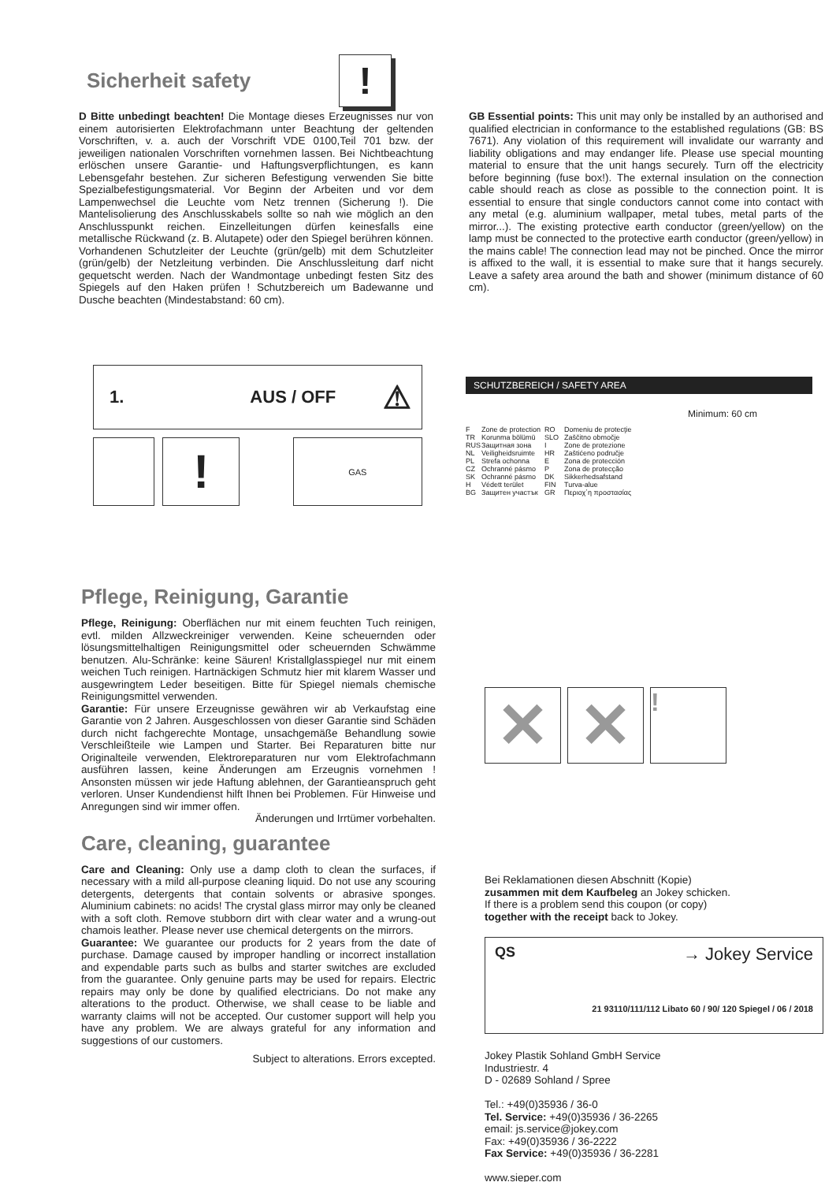Sicherheit safety
!
D Bitte unbedingt beachten! Die Montage dieses Erzeugnisses nur von einem autorisierten Elektrofachmann unter Beachtung der geltenden Vorschriften, v. a. auch der Vorschrift VDE 0100,Teil 701 bzw. der jeweiligen nationalen Vorschriften vornehmen lassen. Bei Nichtbeachtung erlöschen unsere Garantie- und Haftungsverpflichtungen, es kann Lebensgefahr bestehen. Zur sicheren Befestigung verwenden Sie bitte Spezialbefestigungsmaterial. Vor Beginn der Arbeiten und vor dem Lampenwechsel die Leuchte vom Netz trennen (Sicherung !). Die Mantelisolierung des Anschlusskabels sollte so nah wie möglich an den Anschlusspunkt reichen. Einzelleitungen dürfen keinesfalls eine metallische Rückwand (z. B. Alutapete) oder den Spiegel berühren können. Vorhandenen Schutzleiter der Leuchte (grün/gelb) mit dem Schutzleiter (grün/gelb) der Netzleitung verbinden. Die Anschlussleitung darf nicht gequetscht werden. Nach der Wandmontage unbedingt festen Sitz des Spiegels auf den Haken prüfen ! Schutzbereich um Badewanne und Dusche beachten (Mindestabstand: 60 cm).
GB Essential points: This unit may only be installed by an authorised and qualified electrician in conformance to the established regulations (GB: BS 7671). Any violation of this requirement will invalidate our warranty and liability obligations and may endanger life. Please use special mounting material to ensure that the unit hangs securely. Turn off the electricity before beginning (fuse box!). The external insulation on the connection cable should reach as close as possible to the connection point. It is essential to ensure that single conductors cannot come into contact with any metal (e.g. aluminium wallpaper, metal tubes, metal parts of the mirror...). The existing protective earth conductor (green/yellow) on the lamp must be connected to the protective earth conductor (green/yellow) in the mains cable! The connection lead may not be pinched. Once the mirror is affixed to the wall, it is essential to make sure that it hangs securely. Leave a safety area around the bath and shower (minimum distance of 60 cm).
1. AUS / OFF ⚠
!
GAS
SCHUTZBEREICH / SAFETY AREA
Minimum: 60 cm
F Zone de protection RO Domeniu de protecţie TR Korunma bölümü SLO Zaščitno območje RUS Защитная зона I Zone de protezione NL Veiligheidsruimte HR Zaštićeno područje PL Strefa ochonna E Zona de protección CZ Ochranné pásmo P Zona de protecção SK Ochranné pásmo DK Sikkerhedsafstand H Védett terület FIN Turva-alue BG Защитен участък GR Περιοχ΄η προστασίας
Pflege, Reinigung, Garantie
Pflege, Reinigung: Oberflächen nur mit einem feuchten Tuch reinigen, evtl. milden Allzweckreiniger verwenden. Keine scheuernden oder lösungsmittelhaltigen Reinigungsmittel oder scheuernden Schwämme benutzen. Alu-Schränke: keine Säuren! Kristallglasspiegel nur mit einem weichen Tuch reinigen. Hartnäckigen Schmutz hier mit klarem Wasser und ausgewringtem Leder beseitigen. Bitte für Spiegel niemals chemische Reinigungsmittel verwenden.
Garantie: Für unsere Erzeugnisse gewähren wir ab Verkaufstag eine Garantie von 2 Jahren. Ausgeschlossen von dieser Garantie sind Schäden durch nicht fachgerechte Montage, unsachgemäße Behandlung sowie Verschleißteile wie Lampen und Starter. Bei Reparaturen bitte nur Originalteile verwenden, Elektroreparaturen nur vom Elektrofachmann ausführen lassen, keine Änderungen am Erzeugnis vornehmen ! Ansonsten müssen wir jede Haftung ablehnen, der Garantieanspruch geht verloren. Unser Kundendienst hilft Ihnen bei Problemen. Für Hinweise und Anregungen sind wir immer offen.
Änderungen und Irrtümer vorbehalten.
Care, cleaning, guarantee
Care and Cleaning: Only use a damp cloth to clean the surfaces, if necessary with a mild all-purpose cleaning liquid. Do not use any scouring detergents, detergents that contain solvents or abrasive sponges. Aluminium cabinets: no acids! The crystal glass mirror may only be cleaned with a soft cloth. Remove stubborn dirt with clear water and a wrung-out chamois leather. Please never use chemical detergents on the mirrors.
Guarantee: We guarantee our products for 2 years from the date of purchase. Damage caused by improper handling or incorrect installation and expendable parts such as bulbs and starter switches are excluded from the guarantee. Only genuine parts may be used for repairs. Electric repairs may only be done by qualified electricians. Do not make any alterations to the product. Otherwise, we shall cease to be liable and warranty claims will not be accepted. Our customer support will help you have any problem. We are always grateful for any information and suggestions of our customers.
Subject to alterations. Errors excepted.
✕ ✕
!
Bei Reklamationen diesen Abschnitt (Kopie)
zusammen mit dem Kaufbeleg an Jokey schicken.
If there is a problem send this coupon (or copy)
together with the receipt back to Jokey.
QS → Jokey Service
21 93110/111/112 Libato 60 / 90/ 120 Spiegel / 06 / 2018
Jokey Plastik Sohland GmbH Service
Industriestr. 4
D - 02689 Sohland / Spree
Tel.: +49(0)35936 / 36-0
Tel. Service: +49(0)35936 / 36-2265
email: js.service@jokey.com
Fax: +49(0)35936 / 36-2222
Fax Service: +49(0)35936 / 36-2281
www.sieper.com